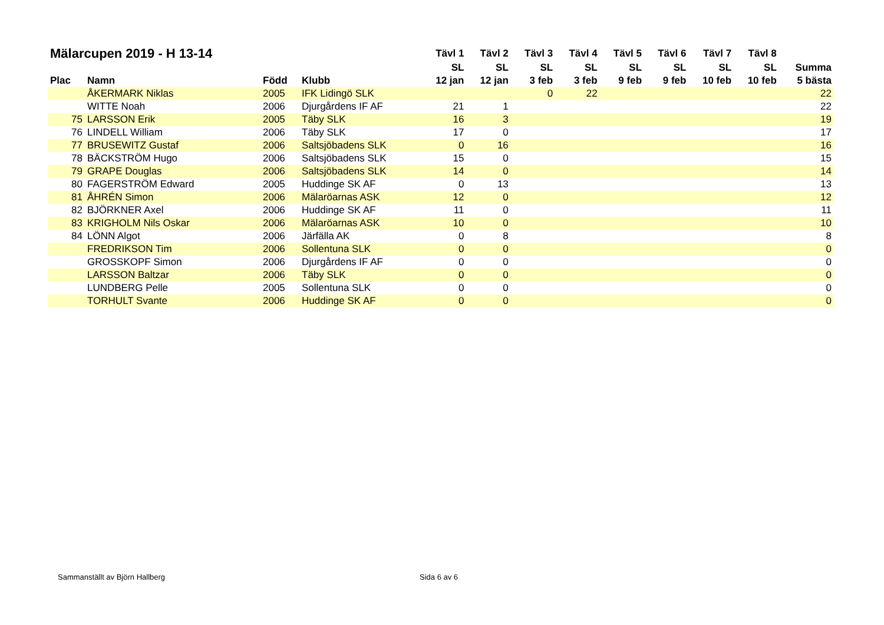| Mälarcupen 2019 - H 13-14 | | | | Tävl 1 | Tävl 2 | Tävl 3 | Tävl 4 | Tävl 5 | Tävl 6 | Tävl 7 | Tävl 8 | |
| --- | --- | --- | --- | --- | --- | --- | --- | --- | --- | --- | --- | --- |
| | | | | SL | SL | SL | SL | SL | SL | SL | SL | Summa |
| Plac | Namn | Född | Klubb | 12 jan | 12 jan | 3 feb | 3 feb | 9 feb | 9 feb | 10 feb | 10 feb | 5 bästa |
| | ÅKERMARK Niklas | 2005 | IFK Lidingö SLK | | | 0 | 22 | | | | | 22 |
| | WITTE Noah | 2006 | Djurgårdens IF AF | 21 | 1 | | | | | | | 22 |
| 75 | LARSSON Erik | 2005 | Täby SLK | 16 | 3 | | | | | | | 19 |
| 76 | LINDELL William | 2006 | Täby SLK | 17 | 0 | | | | | | | 17 |
| 77 | BRUSEWITZ Gustaf | 2006 | Saltsjöbadens SLK | 0 | 16 | | | | | | | 16 |
| 78 | BÄCKSTRÖM Hugo | 2006 | Saltsjöbadens SLK | 15 | 0 | | | | | | | 15 |
| 79 | GRAPE Douglas | 2006 | Saltsjöbadens SLK | 14 | 0 | | | | | | | 14 |
| 80 | FAGERSTRÖM Edward | 2005 | Huddinge SK AF | 0 | 13 | | | | | | | 13 |
| 81 | ÅHRÉN Simon | 2006 | Mälaröarnas ASK | 12 | 0 | | | | | | | 12 |
| 82 | BJÖRKNER Axel | 2006 | Huddinge SK AF | 11 | 0 | | | | | | | 11 |
| 83 | KRIGHOLM Nils Oskar | 2006 | Mälaröarnas ASK | 10 | 0 | | | | | | | 10 |
| 84 | LÖNN Algot | 2006 | Järfälla AK | 0 | 8 | | | | | | | 8 |
| | FREDRIKSON Tim | 2006 | Sollentuna SLK | 0 | 0 | | | | | | | 0 |
| | GROSSKOPF Simon | 2006 | Djurgårdens IF AF | 0 | 0 | | | | | | | 0 |
| | LARSSON Baltzar | 2006 | Täby SLK | 0 | 0 | | | | | | | 0 |
| | LUNDBERG Pelle | 2005 | Sollentuna SLK | 0 | 0 | | | | | | | 0 |
| | TORHULT Svante | 2006 | Huddinge SK AF | 0 | 0 | | | | | | | 0 |
Sammanställt av Björn Hallberg Sida 6 av 6